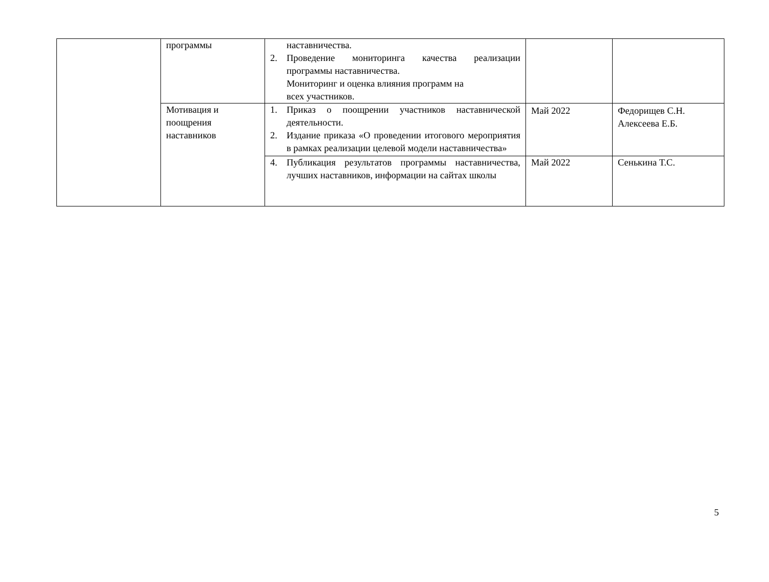| | программы | наставничества. 2. Проведение мониторинга качества реализации программы наставничества. Мониторинг и оценка влияния программ на всех участников. | | |
| | Мотивация и поощрения наставников | 1. Приказ о поощрении участников наставнической деятельности. 2. Издание приказа «О проведении итогового мероприятия в рамках реализации целевой модели наставничества» | Май 2022 | Федорищев С.Н. Алексеева Е.Б. |
| | | 4. Публикация результатов программы наставничества, лучших наставников, информации на сайтах школы | Май 2022 | Сенькина Т.С. |
5